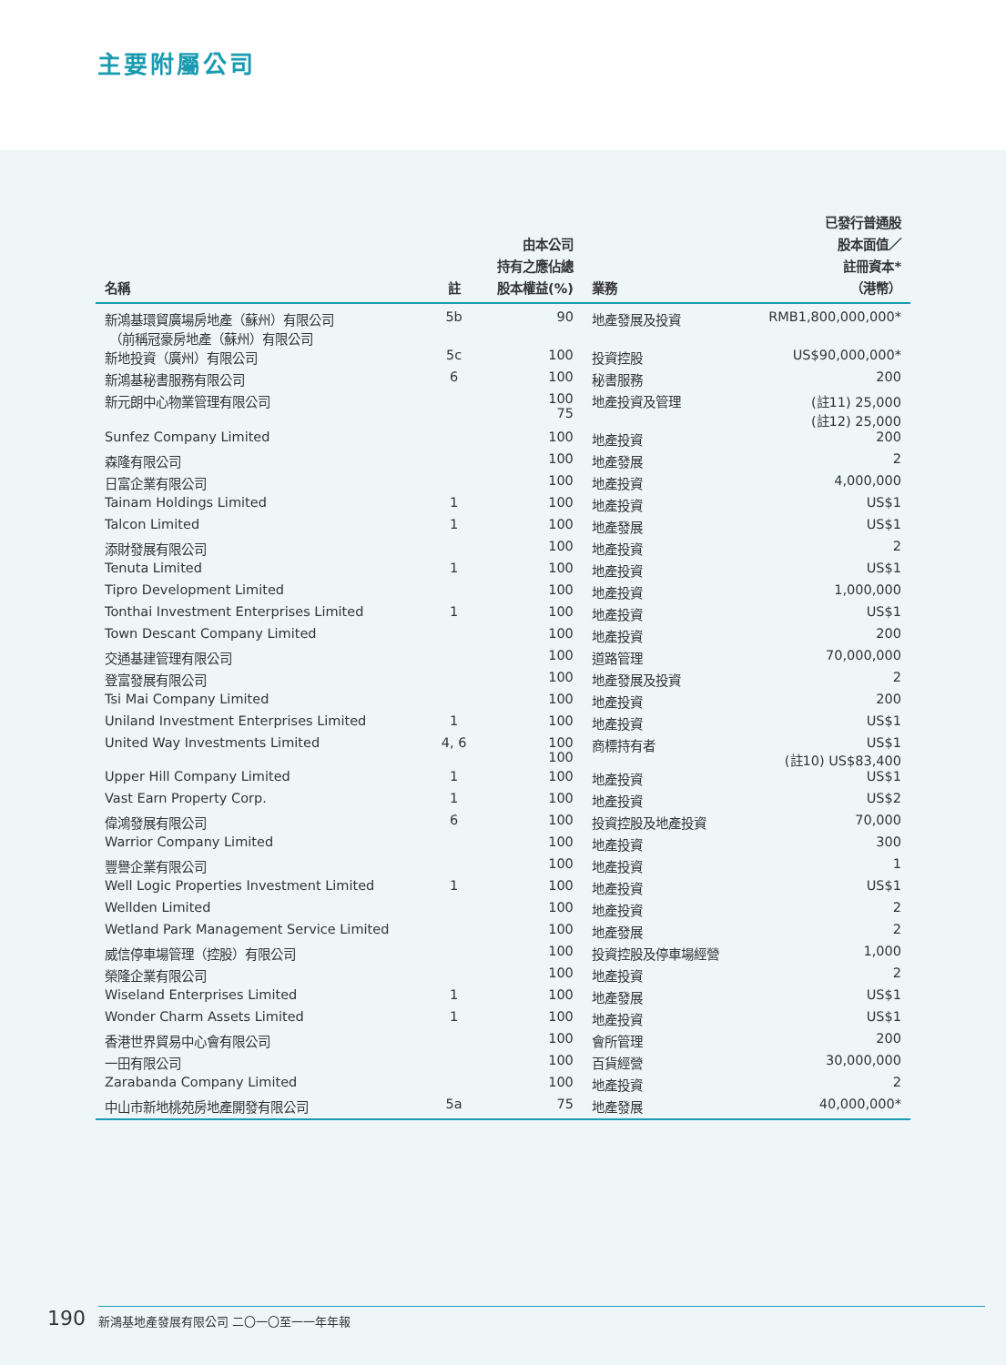主要附屬公司
| 名稱 | 註 | 由本公司 持有之應佔總 股本權益(%) | 業務 | 已發行普通股 股本面值／ 註冊資本* （港幣） |
| --- | --- | --- | --- | --- |
| 新鴻基環貿廣場房地產（蘇州）有限公司 （前稱冠豪房地產（蘇州）有限公司 | 5b | 90 | 地產發展及投資 | RMB1,800,000,000* |
| 新地投資（廣州）有限公司 | 5c | 100 | 投資控股 | US$90,000,000* |
| 新鴻基秘書服務有限公司 | 6 | 100 | 秘書服務 | 200 |
| 新元朗中心物業管理有限公司 | | 100 75 | 地產投資及管理 | (註11) 25,000 (註12) 25,000 |
| Sunfez Company Limited | | 100 | 地產投資 | 200 |
| 森隆有限公司 | | 100 | 地產發展 | 2 |
| 日富企業有限公司 | | 100 | 地產投資 | 4,000,000 |
| Tainam Holdings Limited | 1 | 100 | 地產投資 | US$1 |
| Talcon Limited | 1 | 100 | 地產發展 | US$1 |
| 添財發展有限公司 | | 100 | 地產投資 | 2 |
| Tenuta Limited | 1 | 100 | 地產投資 | US$1 |
| Tipro Development Limited | | 100 | 地產投資 | 1,000,000 |
| Tonthai Investment Enterprises Limited | 1 | 100 | 地產投資 | US$1 |
| Town Descant Company Limited | | 100 | 地產投資 | 200 |
| 交通基建管理有限公司 | | 100 | 道路管理 | 70,000,000 |
| 登富發展有限公司 | | 100 | 地產發展及投資 | 2 |
| Tsi Mai Company Limited | | 100 | 地產投資 | 200 |
| Uniland Investment Enterprises Limited | 1 | 100 | 地產投資 | US$1 |
| United Way Investments Limited | 4, 6 | 100 100 | 商標持有者 | US$1 (註10) US$83,400 |
| Upper Hill Company Limited | 1 | 100 | 地產投資 | US$1 |
| Vast Earn Property Corp. | 1 | 100 | 地產投資 | US$2 |
| 偉鴻發展有限公司 | 6 | 100 | 投資控股及地產投資 | 70,000 |
| Warrior Company Limited | | 100 | 地產投資 | 300 |
| 豐譽企業有限公司 | | 100 | 地產投資 | 1 |
| Well Logic Properties Investment Limited | 1 | 100 | 地產投資 | US$1 |
| Wellden Limited | | 100 | 地產投資 | 2 |
| Wetland Park Management Service Limited | | 100 | 地產發展 | 2 |
| 威信停車場管理（控股）有限公司 | | 100 | 投資控股及停車場經營 | 1,000 |
| 榮隆企業有限公司 | | 100 | 地產投資 | 2 |
| Wiseland Enterprises Limited | 1 | 100 | 地產發展 | US$1 |
| Wonder Charm Assets Limited | 1 | 100 | 地產投資 | US$1 |
| 香港世界貿易中心會有限公司 | | 100 | 會所管理 | 200 |
| 一田有限公司 | | 100 | 百貨經營 | 30,000,000 |
| Zarabanda Company Limited | | 100 | 地產投資 | 2 |
| 中山市新地桃苑房地產開發有限公司 | 5a | 75 | 地產發展 | 40,000,000* |
190 新鴻基地產發展有限公司 二〇一〇至一一年年報